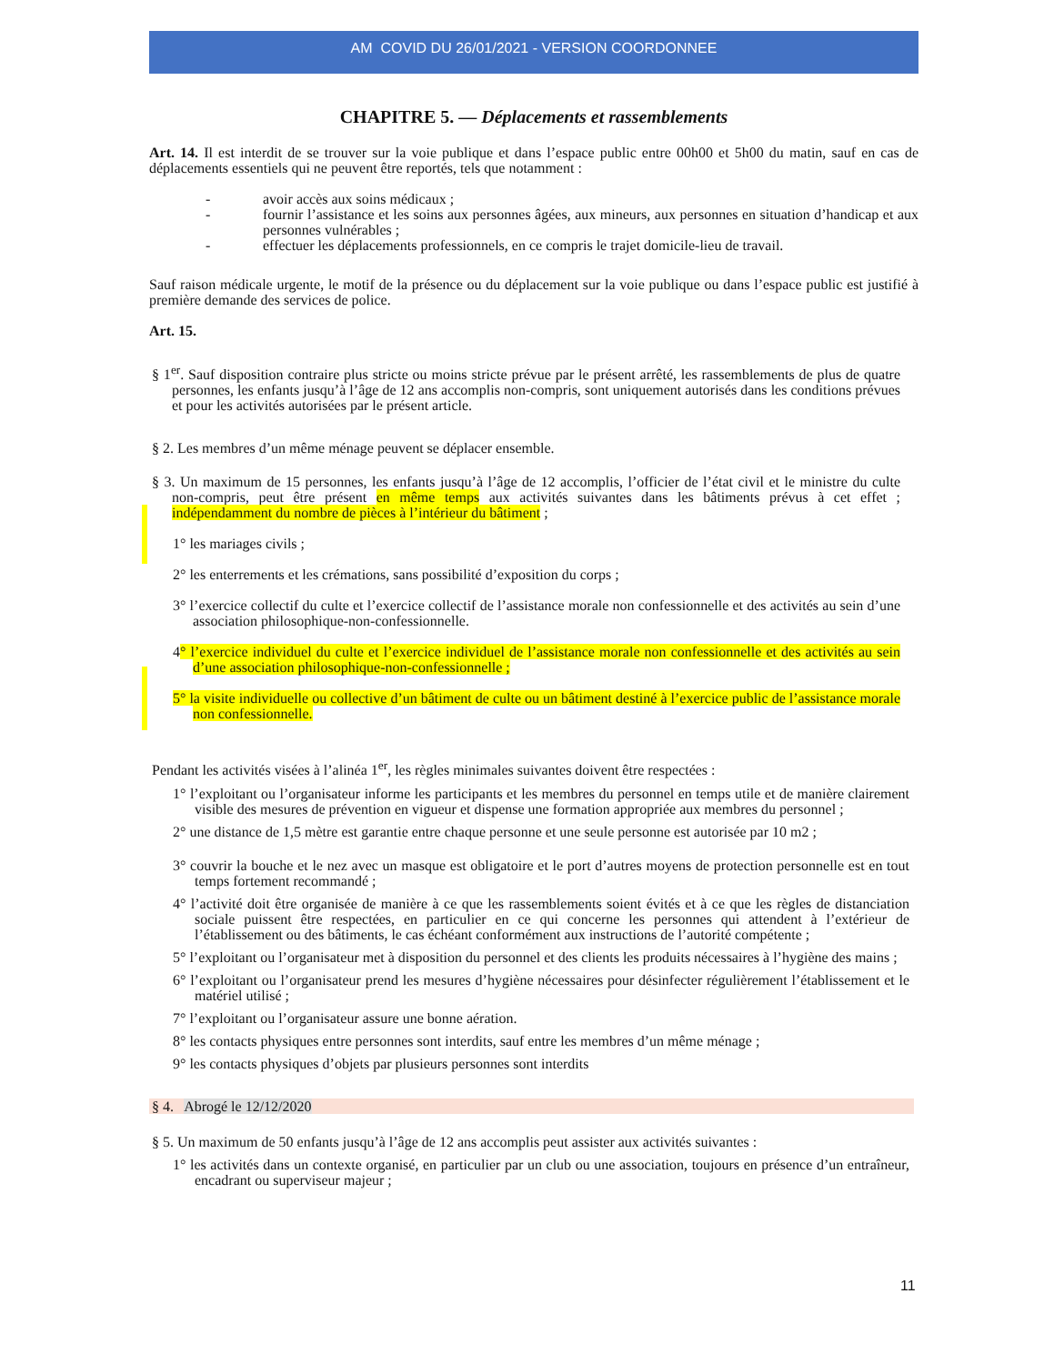AM COVID DU 26/01/2021 - VERSION COORDONNEE
CHAPITRE 5. — Déplacements et rassemblements
Art. 14. Il est interdit de se trouver sur la voie publique et dans l’espace public entre 00h00 et 5h00 du matin, sauf en cas de déplacements essentiels qui ne peuvent être reportés, tels que notamment :
- avoir accès aux soins médicaux ;
- fournir l’assistance et les soins aux personnes âgées, aux mineurs, aux personnes en situation d’handicap et aux personnes vulnérables ;
- effectuer les déplacements professionnels, en ce compris le trajet domicile-lieu de travail.
Sauf raison médicale urgente, le motif de la présence ou du déplacement sur la voie publique ou dans l’espace public est justifié à première demande des services de police.
Art. 15.
§ 1<sup>er</sup>. Sauf disposition contraire plus stricte ou moins stricte prévue par le présent arrêté, les rassemblements de plus de quatre personnes, les enfants jusqu’à l’âge de 12 ans accomplis non-compris, sont uniquement autorisés dans les conditions prévues et pour les activités autorisées par le présent article.
§ 2. Les membres d’un même ménage peuvent se déplacer ensemble.
§ 3. Un maximum de 15 personnes, les enfants jusqu’à l’âge de 12 accomplis, l’officier de l’état civil et le ministre du culte non-compris, peut être présent en même temps aux activités suivantes dans les bâtiments prévus à cet effet ; indépendamment du nombre de pièces à l’intérieur du bâtiment ;
1° les mariages civils ;
2° les enterrements et les crémations, sans possibilité d’exposition du corps ;
3° l’exercice collectif du culte et l’exercice collectif de l’assistance morale non confessionnelle et des activités au sein d’une association philosophique-non-confessionnelle.
4° l’exercice individuel du culte et l’exercice individuel de l’assistance morale non confessionnelle et des activités au sein d’une association philosophique-non-confessionnelle ;
5° la visite individuelle ou collective d’un bâtiment de culte ou un bâtiment destiné à l’exercice public de l’assistance morale non confessionnelle.
Pendant les activités visées à l’alinéa 1<sup>er</sup>, les règles minimales suivantes doivent être respectées :
1° l’exploitant ou l’organisateur informe les participants et les membres du personnel en temps utile et de manière clairement visible des mesures de prévention en vigueur et dispense une formation appropriée aux membres du personnel ;
2° une distance de 1,5 mètre est garantie entre chaque personne et une seule personne est autorisée par 10 m2 ;
3° couvrir la bouche et le nez avec un masque est obligatoire et le port d’autres moyens de protection personnelle est en tout temps fortement recommandé ;
4° l’activité doit être organisée de manière à ce que les rassemblements soient évités et à ce que les règles de distanciation sociale puissent être respectées, en particulier en ce qui concerne les personnes qui attendent à l’extérieur de l’établissement ou des bâtiments, le cas échéant conformément aux instructions de l’autorité compétente ;
5° l’exploitant ou l’organisateur met à disposition du personnel et des clients les produits nécessaires à l’hygiène des mains ;
6° l’exploitant ou l’organisateur prend les mesures d’hygiène nécessaires pour désinfecter régulièrement l’établissement et le matériel utilisé ;
7° l’exploitant ou l’organisateur assure une bonne aération.
8° les contacts physiques entre personnes sont interdits, sauf entre les membres d’un même ménage ;
9° les contacts physiques d’objets par plusieurs personnes sont interdits
§ 4. Abrogé le 12/12/2020
§ 5. Un maximum de 50 enfants jusqu’à l’âge de 12 ans accomplis peut assister aux activités suivantes :
1° les activités dans un contexte organisé, en particulier par un club ou une association, toujours en présence d’un entraîneur, encadrant ou superviseur majeur ;
11